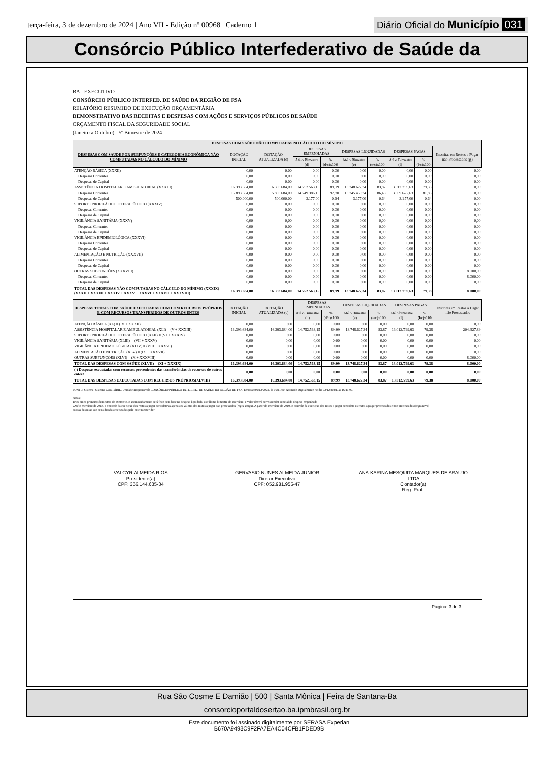terça-feira, 3 de dezembro de 2024 | Ano VII - Edição nº 00968 | Caderno 1
Diário Oficial do Município 031
Consórcio Público Interfederativo de Saúde da
BA - EXECUTIVO
CONSÓRCIO PÚBLICO INTERFED. DE SAÚDE DA REGIÃO DE FSA
RELATÓRIO RESUMIDO DE EXECUÇÃO ORÇAMENTÁRIA
DEMONSTRATIVO DAS RECEITAS E DESPESAS COM AÇÕES E SERVIÇOS PÚBLICOS DE SAÚDE
ORÇAMENTO FISCAL DA SEGURIDADE SOCIAL
(Janeiro a Outubro) - 5º Bimestre de 2024
| DESPESAS COM SAÚDE NÃO COMPUTADAS NO CÁLCULO DO MÍNIMO | | | | | | | | | |
| --- | --- | --- | --- | --- | --- | --- | --- | --- | --- |
| DESPESAS COM SAUDE POR SUBFUNÇÕES E CATEGORIA ECONÔMICA NÃO COMPUTADAS NO CÁLCULO DO MÍNIMO | DOTAÇÃO INICIAL | DOTAÇÃO ATUALIZADA (c) | DESPESAS EMPENHADAS | | DESPESAS LIQUIDADAS | | DESPESAS PAGAS | | Inscritas em Restos a Pagar não Processados (g) |
| | | | Até o Bimestre (d) | % (d/c)x100 | Até o Bimestre (e) | % (e/c)x100 | Até o Bimestre (f) | % (f/c)x100 | |
| ATENÇÃO BÁSICA (XXXII) | 0,00 | 0,00 | 0,00 | 0,00 | 0,00 | 0,00 | 0,00 | 0,00 | 0,00 |
| Despesas Correntes | 0,00 | 0,00 | 0,00 | 0,00 | 0,00 | 0,00 | 0,00 | 0,00 | 0,00 |
| Despesas de Capital | 0,00 | 0,00 | 0,00 | 0,00 | 0,00 | 0,00 | 0,00 | 0,00 | 0,00 |
| ASSISTÊNCIA HOSPITALAR E AMBULATORIAL (XXXIII) | 16.393.684,00 | 16.393.684,00 | 14.752.563,15 | 89,99 | 13.748.627,34 | 83,87 | 13.012.799,63 | 79,38 | 0,00 |
| Despesas Correntes | 15.893.684,00 | 15.893.684,00 | 14.749.386,15 | 92,80 | 13.745.450,34 | 86,48 | 13.009.622,63 | 81,85 | 0,00 |
| Despesas de Capital | 500.000,00 | 500.000,00 | 3.177,00 | 0,64 | 3.177,00 | 0,64 | 3.177,00 | 0,64 | 0,00 |
| SUPORTE PROFILÁTICO E TERAPÊUTICO (XXXIV) | 0,00 | 0,00 | 0,00 | 0,00 | 0,00 | 0,00 | 0,00 | 0,00 | 0,00 |
| Despesas Correntes | 0,00 | 0,00 | 0,00 | 0,00 | 0,00 | 0,00 | 0,00 | 0,00 | 0,00 |
| Despesas de Capital | 0,00 | 0,00 | 0,00 | 0,00 | 0,00 | 0,00 | 0,00 | 0,00 | 0,00 |
| VIGILÂNCIA SANITÁRIA (XXXV) | 0,00 | 0,00 | 0,00 | 0,00 | 0,00 | 0,00 | 0,00 | 0,00 | 0,00 |
| Despesas Correntes | 0,00 | 0,00 | 0,00 | 0,00 | 0,00 | 0,00 | 0,00 | 0,00 | 0,00 |
| Despesas de Capital | 0,00 | 0,00 | 0,00 | 0,00 | 0,00 | 0,00 | 0,00 | 0,00 | 0,00 |
| VIGILÂNCIA EPIDEMIOLÓGICA (XXXVI) | 0,00 | 0,00 | 0,00 | 0,00 | 0,00 | 0,00 | 0,00 | 0,00 | 0,00 |
| Despesas Correntes | 0,00 | 0,00 | 0,00 | 0,00 | 0,00 | 0,00 | 0,00 | 0,00 | 0,00 |
| Despesas de Capital | 0,00 | 0,00 | 0,00 | 0,00 | 0,00 | 0,00 | 0,00 | 0,00 | 0,00 |
| ALIMENTAÇÃO E NUTRIÇÃO (XXXVII) | 0,00 | 0,00 | 0,00 | 0,00 | 0,00 | 0,00 | 0,00 | 0,00 | 0,00 |
| Despesas Correntes | 0,00 | 0,00 | 0,00 | 0,00 | 0,00 | 0,00 | 0,00 | 0,00 | 0,00 |
| Despesas de Capital | 0,00 | 0,00 | 0,00 | 0,00 | 0,00 | 0,00 | 0,00 | 0,00 | 0,00 |
| OUTRAS SUBFUNÇÕES (XXXVIII) | 0,00 | 0,00 | 0,00 | 0,00 | 0,00 | 0,00 | 0,00 | 0,00 | 8.000,00 |
| Despesas Correntes | 0,00 | 0,00 | 0,00 | 0,00 | 0,00 | 0,00 | 0,00 | 0,00 | 8.000,00 |
| Despesas de Capital | 0,00 | 0,00 | 0,00 | 0,00 | 0,00 | 0,00 | 0,00 | 0,00 | 0,00 |
| TOTAL DAS DESPESAS NÃO COMPUTADAS NO CÁLCULO DO MÍNIMO (XXXIX) = (XXXII + XXXIII + XXXIV + XXXV + XXXVI + XXXVII + XXXVIII) | 16.393.684,00 | 16.393.684,00 | 14.752.563,15 | 89,99 | 13.748.627,34 | 83,87 | 13.012.799,63 | 79,38 | 8.000,00 |
| DESPESAS TOTAIS COM SAÚDE EXECUTADAS COM COM RECURSOS PRÓPRIOS E COM RECURSOS TRANSFERIDOS DE OUTROS ENTES | DOTAÇÃO INICIAL | DOTAÇÃO ATUALIZADA (c) | DESPESAS EMPENHADAS | | DESPESAS LIQUIDADAS | | DESPESAS PAGAS | | Inscritas em Restos a Pagar não Processados |
| --- | --- | --- | --- | --- | --- | --- | --- | --- | --- |
| | | | Até o Bimestre (d) | % (d/c)x100 | Até o Bimestre (e) | % (e/c)x100 | Até o bimestre (f) | % (f/c)x100 | |
| ATENÇÃO BÁSICA (XL) = (IV + XXXII) | 0,00 | 0,00 | 0,00 | 0,00 | 0,00 | 0,00 | 0,00 | 0,00 | 0,00 |
| ASSISTÊNCIA HOSPITALAR E AMBULATORIAL (XLI) = (V + XXXIII) | 16.393.684,00 | 16.393.684,00 | 14.752.563,15 | 89,99 | 13.748.627,34 | 83,87 | 13.012.799,63 | 79,38 | 204.327,89 |
| SUPORTE PROFILÁTICO E TERAPÊUTICO (XLII) = (VI + XXXIV) | 0,00 | 0,00 | 0,00 | 0,00 | 0,00 | 0,00 | 0,00 | 0,00 | 0,00 |
| VIGILÂNCIA SANITÁRIA (XLIII) = (VII + XXXV) | 0,00 | 0,00 | 0,00 | 0,00 | 0,00 | 0,00 | 0,00 | 0,00 | 0,00 |
| VIGILÂNCIA EPIDEMIOLÓGICA (XLIV) = (VIII + XXXVI) | 0,00 | 0,00 | 0,00 | 0,00 | 0,00 | 0,00 | 0,00 | 0,00 | 0,00 |
| ALIMENTAÇÃO E NUTRIÇÃO (XLV) = (IX + XXXVII) | 0,00 | 0,00 | 0,00 | 0,00 | 0,00 | 0,00 | 0,00 | 0,00 | 0,00 |
| OUTRAS SUBFUNÇÕES (XLVI) = (X + XXXVIII) | 0,00 | 0,00 | 0,00 | 0,00 | 0,00 | 0,00 | 0,00 | 0,00 | 8.000,00 |
| TOTAL DAS DESPESAS COM SAÚDE (XLVII) = (XI + XXXIX) | 16.393.684,00 | 16.393.684,00 | 14.752.563,15 | 89,99 | 13.748.627,34 | 83,87 | 13.012.799,63 | 79,38 | 8.000,00 |
| (-) Despesas executadas com recursos provenientes das transferências de recursos de outros entes3 | 0,00 | 0,00 | 0,00 | 0,00 | 0,00 | 0,00 | 0,00 | 0,00 | 0,00 |
| TOTAL DAS DESPESAS EXECUTADAS COM RECURSOS PRÓPRIOS(XLVIII) | 16.393.684,00 | 16.393.684,00 | 14.752.563,15 | 89,99 | 13.748.627,34 | 83,87 | 13.012.799,63 | 79,38 | 8.000,00 |
FONTE: Sistema: Sistema CONTÁBIL, Unidade Responsável: CONSÓRCIO PÚBLICO INTERFED. DE SAÚDE DA REGIÃO DE FSA, Emissão:02/12/2024, às 16:11:00, Assinado Digitalmente no dia 02/12/2024, às 16:11:00.
Notas:
1Nos cinco primeiros bimestres do exercício, o acompanhamento será feito com base na despesa liquidada. No último bimestre do exercício, o valor deverá corresponder ao total da despesa empenhada
2Até o exercício de 2018, o controle da execução dos restos a pagar considerava apenas os valores dos restos a pagar não processados (regra antiga). A partir do exercício de 2019, o controle da execução dos restos a pagar considera os restos a pagar processados e não processados (regra nova)
3Essas despesas são consideradas executadas pelo ente transferidor
VALCYR ALMEIDA RIOS
Presidente(a)
CPF: 356.144.635-34
GERVASIO NUNES ALMEIDA JUNIOR
Diretor Executivo
CPF: 052.981.955-47
ANA KARINA MESQUITA MARQUES DE ARAUJO LTDA
Contador(a)
Reg. Prof.:
Página: 3 de 3
Rua São Cosme E Damião | 500 | Santa Mônica | Feira de Santana-Ba
consorcioportaldosertao.ba.ipmbrasil.org.br
Este documento foi assinado digitalmente por SERASA Experian
B670A9493C9F2FA7EA4C04CFB1FDED9B